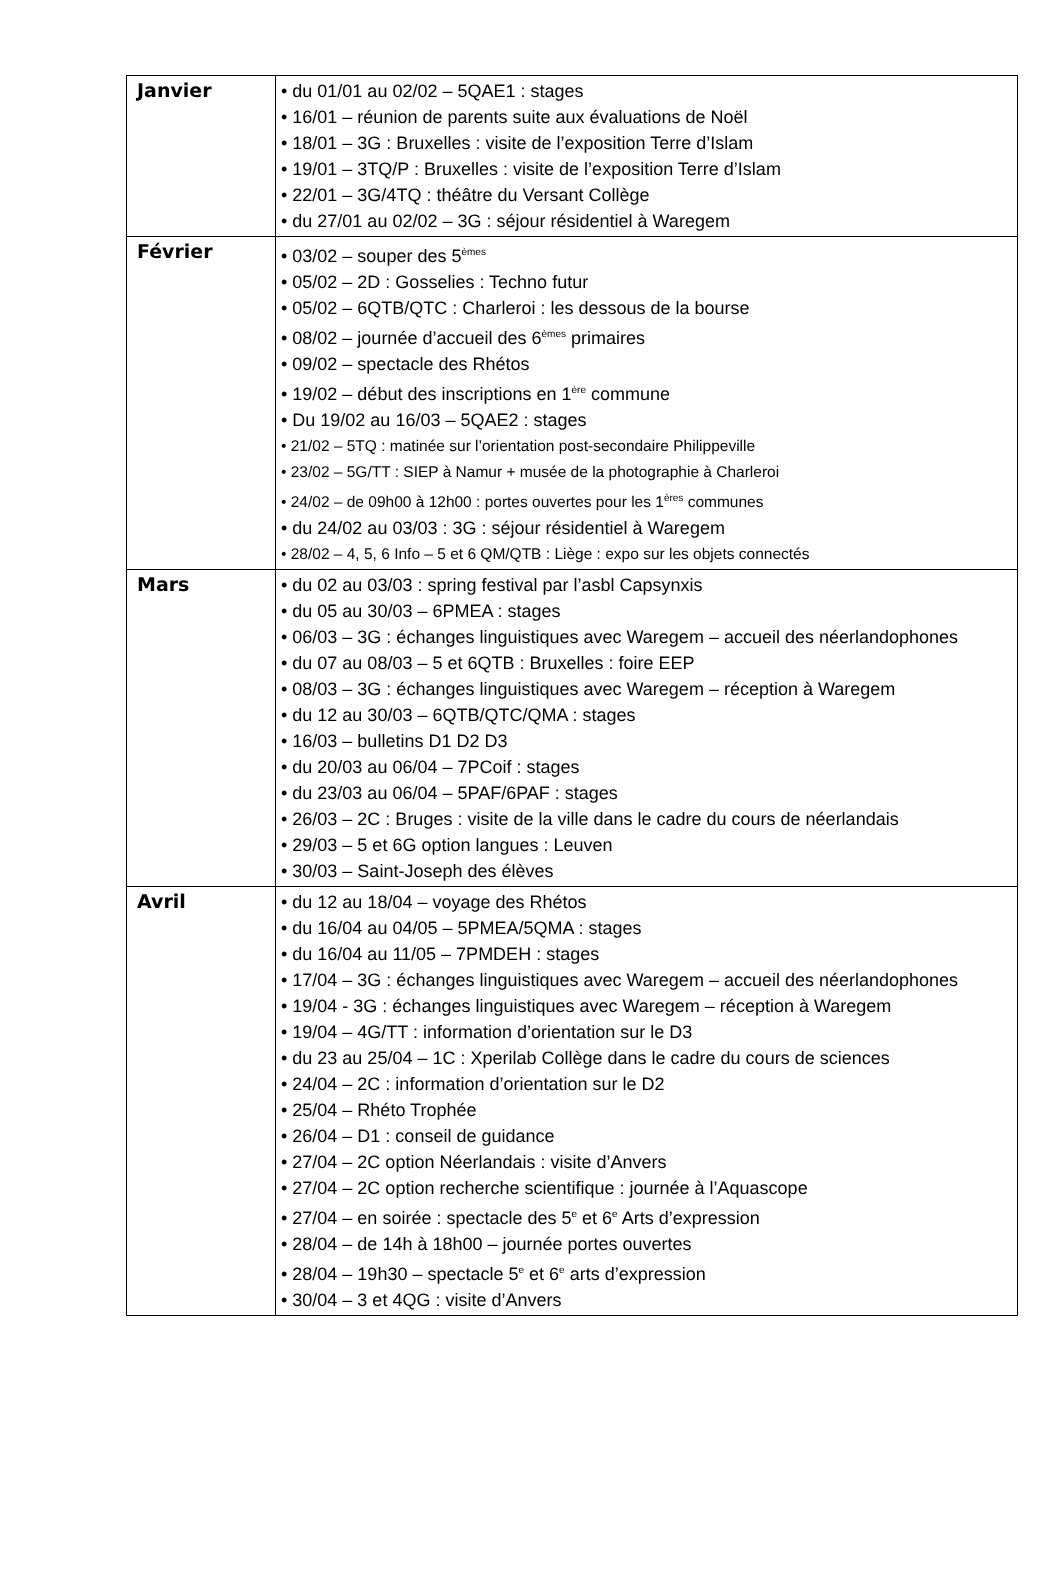| Janvier | • du 01/01 au 02/02 – 5QAE1 : stages • 16/01 – réunion de parents suite aux évaluations de Noël • 18/01 – 3G : Bruxelles : visite de l’exposition Terre d’Islam • 19/01 – 3TQ/P : Bruxelles : visite de l’exposition Terre d’Islam • 22/01 – 3G/4TQ : théâtre du Versant Collège • du 27/01 au 02/02 – 3G : séjour résidentiel à Waregem |
| Février | • 03/02 – souper des 5<sup>èmes</sup> • 05/02 – 2D : Gosselies : Techno futur • 05/02 – 6QTB/QTC : Charleroi : les dessous de la bourse • 08/02 – journée d’accueil des 6<sup>èmes</sup> primaires • 09/02 – spectacle des Rhétos • 19/02 – début des inscriptions en 1<sup>ère</sup> commune • Du 19/02 au 16/03 – 5QAE2 : stages • 21/02 – 5TQ : matinée sur l’orientation post-secondaire Philippeville • 23/02 – 5G/TT : SIEP à Namur + musée de la photographie à Charleroi • 24/02 – de 09h00 à 12h00 : portes ouvertes pour les 1<sup>ères</sup> communes • du 24/02 au 03/03 : 3G : séjour résidentiel à Waregem • 28/02 – 4, 5, 6 Info – 5 et 6 QM/QTB : Liège : expo sur les objets connectés |
| Mars | • du 02 au 03/03 : spring festival par l’asbl Capsynxis • du 05 au 30/03 – 6PMEA : stages • 06/03 – 3G : échanges linguistiques avec Waregem – accueil des néerlandophones • du 07 au 08/03 – 5 et 6QTB : Bruxelles : foire EEP • 08/03 – 3G : échanges linguistiques avec Waregem – réception à Waregem • du 12 au 30/03 – 6QTB/QTC/QMA : stages • 16/03 – bulletins D1 D2 D3 • du 20/03 au 06/04 – 7PCoif : stages • du 23/03 au 06/04 – 5PAF/6PAF : stages • 26/03 – 2C : Bruges : visite de la ville dans le cadre du cours de néerlandais • 29/03 – 5 et 6G option langues : Leuven • 30/03 – Saint-Joseph des élèves |
| Avril | • du 12 au 18/04 – voyage des Rhétos • du 16/04 au 04/05 – 5PMEA/5QMA : stages • du 16/04 au 11/05 – 7PMDEH : stages • 17/04 – 3G : échanges linguistiques avec Waregem – accueil des néerlandophones • 19/04 - 3G : échanges linguistiques avec Waregem – réception à Waregem • 19/04 – 4G/TT : information d’orientation sur le D3 • du 23 au 25/04 – 1C : Xperilab Collège dans le cadre du cours de sciences • 24/04 – 2C : information d’orientation sur le D2 • 25/04 – Rhéto Trophée • 26/04 – D1 : conseil de guidance • 27/04 – 2C option Néerlandais : visite d’Anvers • 27/04 – 2C option recherche scientifique : journée à l’Aquascope • 27/04 – en soirée : spectacle des 5<sup>e</sup> et 6<sup>e</sup> Arts d’expression • 28/04 – de 14h à 18h00 – journée portes ouvertes • 28/04 – 19h30 – spectacle 5<sup>e</sup> et 6<sup>e</sup> arts d’expression • 30/04 – 3 et 4QG : visite d’Anvers |